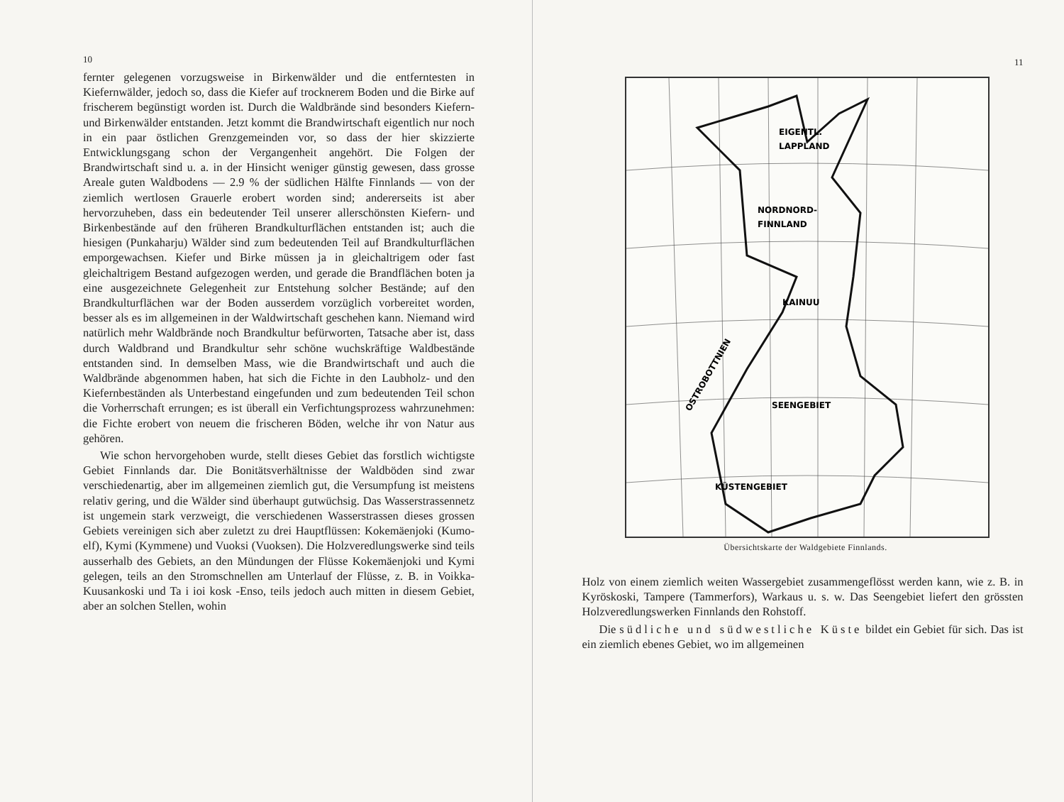10
fernter gelegenen vorzugsweise in Birkenwälder und die entferntesten in Kiefernwälder, jedoch so, dass die Kiefer auf trocknerem Boden und die Birke auf frischerem begünstigt worden ist. Durch die Waldbrände sind besonders Kiefern- und Birkenwälder entstanden. Jetzt kommt die Brandwirtschaft eigentlich nur noch in ein paar östlichen Grenzgemeinden vor, so dass der hier skizzierte Entwicklungsgang schon der Vergangenheit angehört. Die Folgen der Brandwirtschaft sind u. a. in der Hinsicht weniger günstig gewesen, dass grosse Areale guten Waldbodens — 2.9 % der südlichen Hälfte Finnlands — von der ziemlich wertlosen Grauerle erobert worden sind; andererseits ist aber hervorzuheben, dass ein bedeutender Teil unserer allerschönsten Kiefern- und Birkenbestände auf den früheren Brandkulturflächen entstanden ist; auch die hiesigen (Punkaharju) Wälder sind zum bedeutenden Teil auf Brandkulturflächen emporgewachsen. Kiefer und Birke müssen ja in gleichaltrigem oder fast gleichaltrigem Bestand aufgezogen werden, und gerade die Brandflächen boten ja eine ausgezeichnete Gelegenheit zur Entstehung solcher Bestände; auf den Brandkulturflächen war der Boden ausserdem vorzüglich vorbereitet worden, besser als es im allgemeinen in der Waldwirtschaft geschehen kann. Niemand wird natürlich mehr Waldbrände noch Brandkultur befürworten, Tatsache aber ist, dass durch Waldbrand und Brandkultur sehr schöne wuchskräftige Waldbestände entstanden sind. In demselben Mass, wie die Brandwirtschaft und auch die Waldbrände abgenommen haben, hat sich die Fichte in den Laubholz- und den Kiefernbeständen als Unterbestand eingefunden und zum bedeutenden Teil schon die Vorherrschaft errungen; es ist überall ein Verfichtungsprozess wahrzunehmen: die Fichte erobert von neuem die frischeren Böden, welche ihr von Natur aus gehören.
Wie schon hervorgehoben wurde, stellt dieses Gebiet das forstlich wichtigste Gebiet Finnlands dar. Die Bonitätsverhältnisse der Waldböden sind zwar verschiedenartig, aber im allgemeinen ziemlich gut, die Versumpfung ist meistens relativ gering, und die Wälder sind überhaupt gutwüchsig. Das Wasserstrassennetz ist ungemein stark verzweigt, die verschiedenen Wasserstrassen dieses grossen Gebiets vereinigen sich aber zuletzt zu drei Hauptflüssen: Kokemäenjoki (Kumo-elf), Kymi (Kymmene) und Vuoksi (Vuoksen). Die Holzveredlungswerke sind teils ausserhalb des Gebiets, an den Mündungen der Flüsse Kokemäenjoki und Kymi gelegen, teils an den Stromschnellen am Unterlauf der Flüsse, z. B. in Voikka-Kuusankoski und Ta i ioi kosk -Enso, teils jedoch auch mitten in diesem Gebiet, aber an solchen Stellen, wohin
11
EIGENTL.
LAPPLAND
NORDNORD-
FINNLAND
KAINUU
SEENGEBIET
KÜSTENGEBIET
OSTROBOTTNIEN
Übersichtskarte der Waldgebiete Finnlands.
Holz von einem ziemlich weiten Wassergebiet zusammengeflösst werden kann, wie z. B. in Kyröskoski, Tampere (Tammerfors), Warkaus u. s. w. Das Seengebiet liefert den grössten Holzveredlungswerken Finnlands den Rohstoff.
Die südliche und südwestliche Küste bildet ein Gebiet für sich. Das ist ein ziemlich ebenes Gebiet, wo im allgemeinen